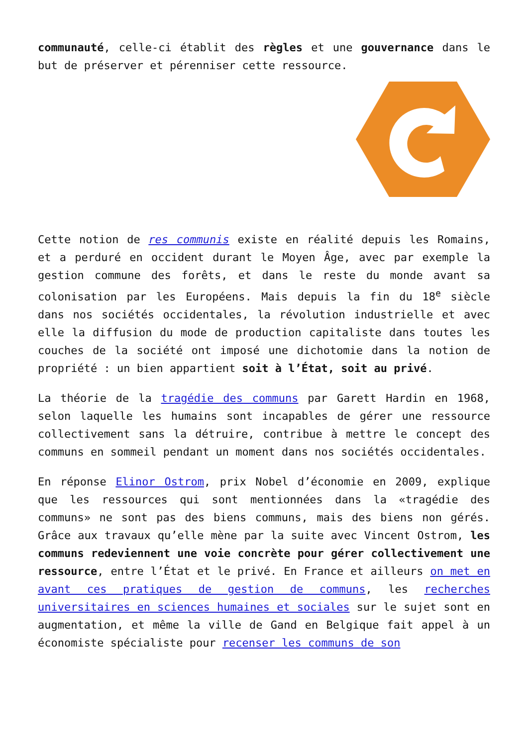communauté, celle-ci établit des règles et une gouvernance dans le but de préserver et pérenniser cette ressource.
Cette notion de res communis existe en réalité depuis les Romains, et a perduré en occident durant le Moyen Âge, avec par exemple la gestion commune des forêts, et dans le reste du monde avant sa colonisation par les Européens. Mais depuis la fin du 18<sup>e</sup> siècle dans nos sociétés occidentales, la révolution industrielle et avec elle la diffusion du mode de production capitaliste dans toutes les couches de la société ont imposé une dichotomie dans la notion de propriété : un bien appartient soit à l’État, soit au privé.
La théorie de la tragédie des communs par Garett Hardin en 1968, selon laquelle les humains sont incapables de gérer une ressource collectivement sans la détruire, contribue à mettre le concept des communs en sommeil pendant un moment dans nos sociétés occidentales.
En réponse Elinor Ostrom, prix Nobel d’économie en 2009, explique que les ressources qui sont mentionnées dans la «tragédie des communs» ne sont pas des biens communs, mais des biens non gérés. Grâce aux travaux qu’elle mène par la suite avec Vincent Ostrom, les communs redeviennent une voie concrète pour gérer collectivement une ressource, entre l’État et le privé. En France et ailleurs on met en avant ces pratiques de gestion de communs, les recherches universitaires en sciences humaines et sociales sur le sujet sont en augmentation, et même la ville de Gand en Belgique fait appel à un économiste spécialiste pour recenser les communs de son